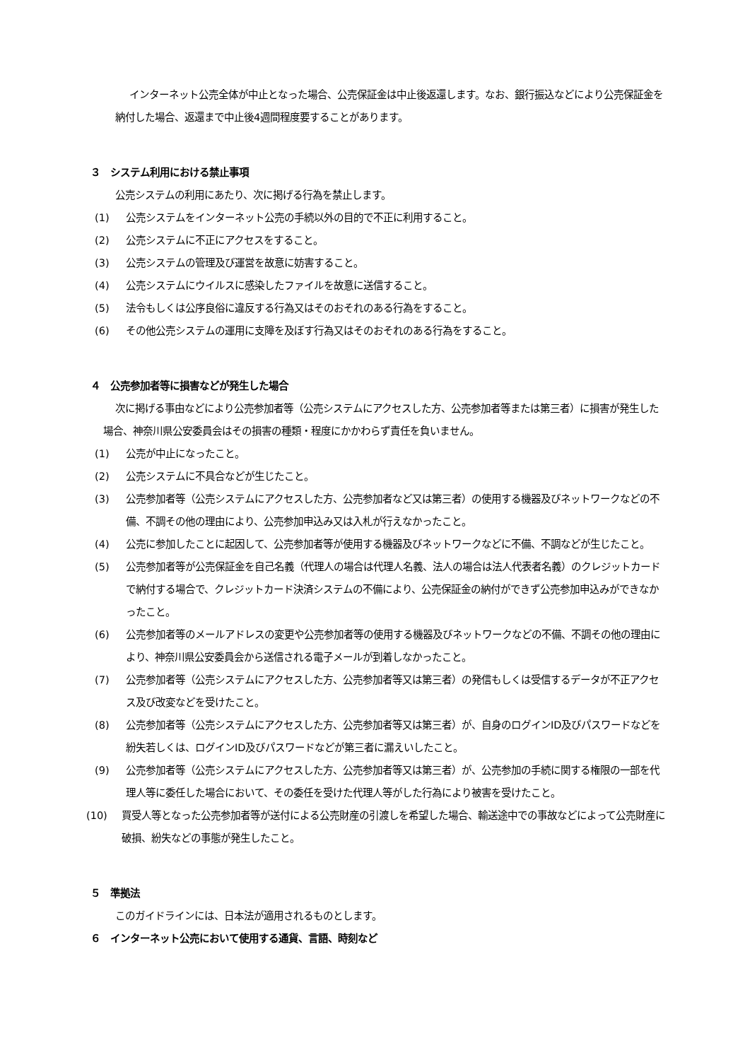インターネット公売全体が中止となった場合、公売保証金は中止後返還します。なお、銀行振込などにより公売保証金を納付した場合、返還まで中止後4週間程度要することがあります。
３　システム利用における禁止事項
公売システムの利用にあたり、次に掲げる行為を禁止します。
(1) 公売システムをインターネット公売の手続以外の目的で不正に利用すること。
(2) 公売システムに不正にアクセスをすること。
(3) 公売システムの管理及び運営を故意に妨害すること。
(4) 公売システムにウイルスに感染したファイルを故意に送信すること。
(5) 法令もしくは公序良俗に違反する行為又はそのおそれのある行為をすること。
(6) その他公売システムの運用に支障を及ぼす行為又はそのおそれのある行為をすること。
４　公売参加者等に損害などが発生した場合
次に掲げる事由などにより公売参加者等（公売システムにアクセスした方、公売参加者等または第三者）に損害が発生した場合、神奈川県公安委員会はその損害の種類・程度にかかわらず責任を負いません。
(1) 公売が中止になったこと。
(2) 公売システムに不具合などが生じたこと。
(3) 公売参加者等（公売システムにアクセスした方、公売参加者など又は第三者）の使用する機器及びネットワークなどの不備、不調その他の理由により、公売参加申込み又は入札が行えなかったこと。
(4) 公売に参加したことに起因して、公売参加者等が使用する機器及びネットワークなどに不備、不調などが生じたこと。
(5) 公売参加者等が公売保証金を自己名義（代理人の場合は代理人名義、法人の場合は法人代表者名義）のクレジットカードで納付する場合で、クレジットカード決済システムの不備により、公売保証金の納付ができず公売参加申込みができなかったこと。
(6) 公売参加者等のメールアドレスの変更や公売参加者等の使用する機器及びネットワークなどの不備、不調その他の理由により、神奈川県公安委員会から送信される電子メールが到着しなかったこと。
(7) 公売参加者等（公売システムにアクセスした方、公売参加者等又は第三者）の発信もしくは受信するデータが不正アクセス及び改変などを受けたこと。
(8) 公売参加者等（公売システムにアクセスした方、公売参加者等又は第三者）が、自身のログインID及びパスワードなどを紛失若しくは、ログインID及びパスワードなどが第三者に漏えいしたこと。
(9) 公売参加者等（公売システムにアクセスした方、公売参加者等又は第三者）が、公売参加の手続に関する権限の一部を代理人等に委任した場合において、その委任を受けた代理人等がした行為により被害を受けたこと。
(10) 買受人等となった公売参加者等が送付による公売財産の引渡しを希望した場合、輸送途中での事故などによって公売財産に破損、紛失などの事態が発生したこと。
５　準拠法
このガイドラインには、日本法が適用されるものとします。
６　インターネット公売において使用する通貨、言語、時刻など